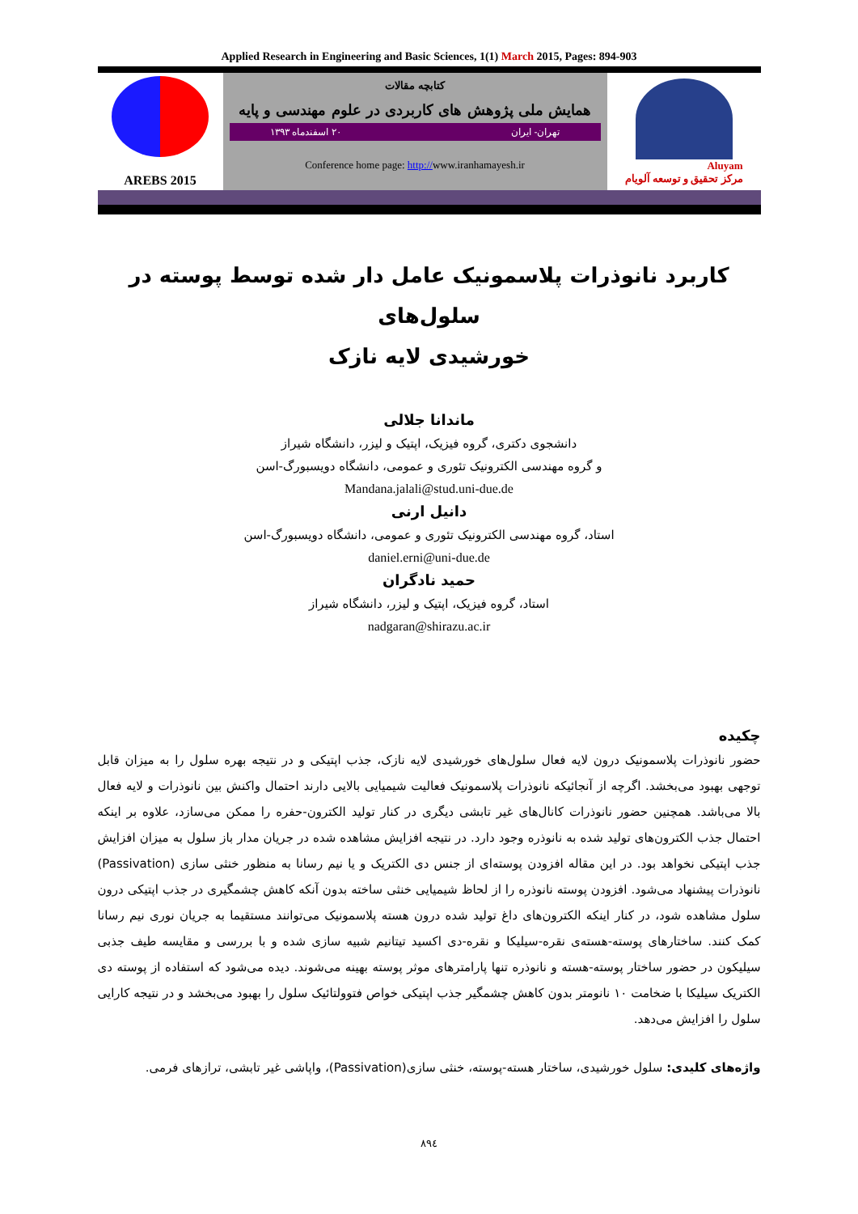Applied Research in Engineering and Basic Sciences, 1(1) March 2015, Pages: 894-903
AREBS 2015
کتابچه مقالات
همایش ملی پژوهش های کاربردی در علوم مهندسی و پایه
تهران- ایران ۲۰ اسفندماه ۱۳۹۳
Conference home page: http://www.iranhamayesh.ir
Aluyam
مرکز تحقیق و توسعه آلویام
کاربرد نانوذرات پلاسمونیک عامل دار شده توسط پوسته در سلول‌های
خورشیدی لایه نازک
ماندانا جلالی
دانشجوی دکتری، گروه فیزیک، اپتیک و لیزر، دانشگاه شیراز
و گروه مهندسی الکترونیک تئوری و عمومی، دانشگاه دویسبورگ-اسن
Mandana.jalali@stud.uni-due.de
دانیل ارنی
استاد، گروه مهندسی الکترونیک تئوری و عمومی، دانشگاه دویسبورگ-اسن
daniel.erni@uni-due.de
حمید نادگران
استاد، گروه فیزیک، اپتیک و لیزر، دانشگاه شیراز
nadgaran@shirazu.ac.ir
چکیده
حضور نانوذرات پلاسمونیک درون لایه فعال سلول‌های خورشیدی لایه نازک، جذب اپتیکی و در نتیجه بهره سلول را به میزان قابل توجهی بهبود می‌بخشد. اگرچه از آنجائیکه نانوذرات پلاسمونیک فعالیت شیمیایی بالایی دارند احتمال واکنش بین نانوذرات و لایه فعال بالا می‌باشد. همچنین حضور نانوذرات کانال‌های غیر تابشی دیگری در کنار تولید الکترون-حفره را ممکن می‌سازد، علاوه بر اینکه احتمال جذب الکترون‌های تولید شده به نانوذره وجود دارد. در نتیجه افزایش مشاهده شده در جریان مدار باز سلول به میزان افزایش جذب اپتیکی نخواهد بود. در این مقاله افزودن پوسته‌ای از جنس دی الکتریک و یا نیم رسانا به منظور خنثی سازی (Passivation) نانوذرات پیشنهاد می‌شود. افزودن پوسته نانوذره را از لحاظ شیمیایی خنثی ساخته بدون آنکه کاهش چشمگیری در جذب اپتیکی درون سلول مشاهده شود، در کنار اینکه الکترون‌های داغ تولید شده درون هسته پلاسمونیک می‌توانند مستقیما به جریان نوری نیم رسانا کمک کنند. ساختارهای پوسته-هسته‌ی نقره-سیلیکا و نقره-دی اکسید تیتانیم شبیه سازی شده و با بررسی و مقایسه طیف جذبی سیلیکون در حضور ساختار پوسته-هسته و نانوذره تنها پارامترهای موثر پوسته بهینه می‌شوند. دیده می‌شود که استفاده از پوسته دی الکتریک سیلیکا با ضخامت ۱۰ نانومتر بدون کاهش چشمگیر جذب اپتیکی خواص فتوولتائیک سلول را بهبود می‌بخشد و در نتیجه کارایی سلول را افزایش می‌دهد.
واژه‌های کلیدی: سلول خورشیدی، ساختار هسته-پوسته، خنثی سازی(Passivation)، واپاشی غیر تابشی، ترازهای فرمی.
۸۹٤